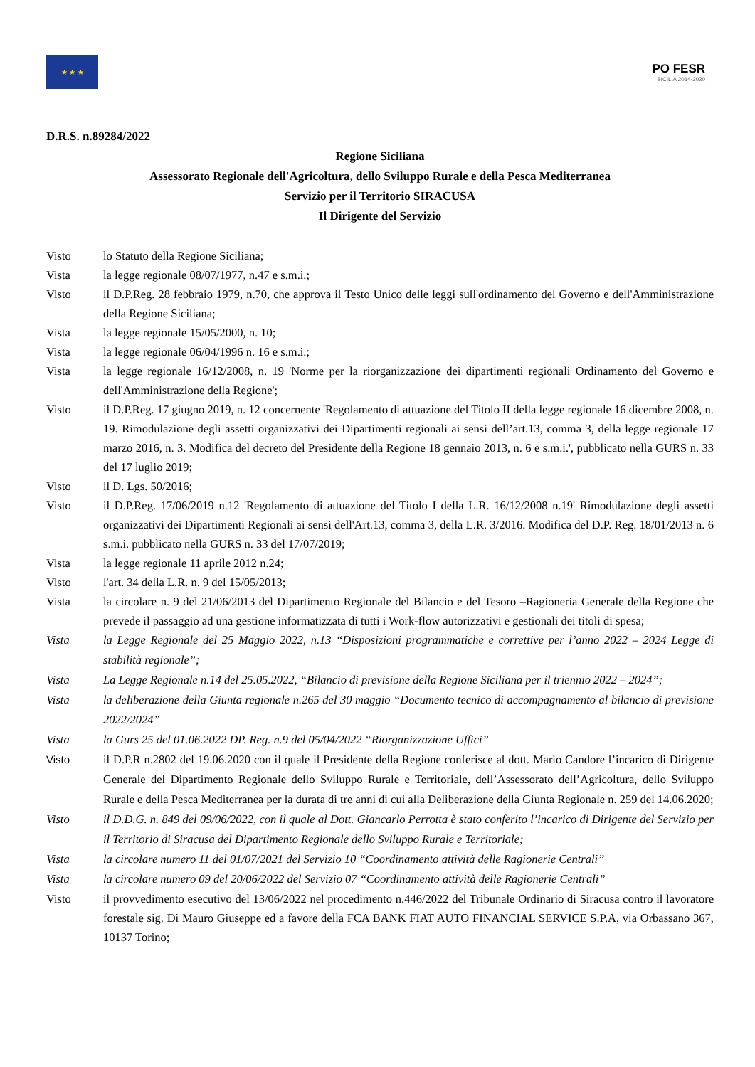★ ★ ★
PO FESR
SICILIA 2014-2020
D.R.S. n.89284/2022
Regione Siciliana
Assessorato Regionale dell'Agricoltura, dello Sviluppo Rurale e della Pesca Mediterranea
Servizio per il Territorio SIRACUSA
Il Dirigente del Servizio
Visto lo Statuto della Regione Siciliana;
Vista la legge regionale 08/07/1977, n.47 e s.m.i.;
Visto il D.P.Reg. 28 febbraio 1979, n.70, che approva il Testo Unico delle leggi sull'ordinamento del Governo e dell'Amministrazione della Regione Siciliana;
Vista la legge regionale 15/05/2000, n. 10;
Vista la legge regionale 06/04/1996 n. 16 e s.m.i.;
Vista la legge regionale 16/12/2008, n. 19 'Norme per la riorganizzazione dei dipartimenti regionali Ordinamento del Governo e dell'Amministrazione della Regione';
Visto il D.P.Reg. 17 giugno 2019, n. 12 concernente 'Regolamento di attuazione del Titolo II della legge regionale 16 dicembre 2008, n. 19. Rimodulazione degli assetti organizzativi dei Dipartimenti regionali ai sensi dell’art.13, comma 3, della legge regionale 17 marzo 2016, n. 3. Modifica del decreto del Presidente della Regione 18 gennaio 2013, n. 6 e s.m.i.', pubblicato nella GURS n. 33 del 17 luglio 2019;
Visto il D. Lgs. 50/2016;
Visto il D.P.Reg. 17/06/2019 n.12 'Regolamento di attuazione del Titolo I della L.R. 16/12/2008 n.19' Rimodulazione degli assetti organizzativi dei Dipartimenti Regionali ai sensi dell'Art.13, comma 3, della L.R. 3/2016. Modifica del D.P. Reg. 18/01/2013 n. 6 s.m.i. pubblicato nella GURS n. 33 del 17/07/2019;
Vista la legge regionale 11 aprile 2012 n.24;
Visto l'art. 34 della L.R. n. 9 del 15/05/2013;
Vista la circolare n. 9 del 21/06/2013 del Dipartimento Regionale del Bilancio e del Tesoro –Ragioneria Generale della Regione che prevede il passaggio ad una gestione informatizzata di tutti i Work-flow autorizzativi e gestionali dei titoli di spesa;
Vista la Legge Regionale del 25 Maggio 2022, n.13 “Disposizioni programmatiche e correttive per l’anno 2022 – 2024 Legge di stabilità regionale”;
Vista La Legge Regionale n.14 del 25.05.2022, “Bilancio di previsione della Regione Siciliana per il triennio 2022 – 2024”;
Vista la deliberazione della Giunta regionale n.265 del 30 maggio “Documento tecnico di accompagnamento al bilancio di previsione 2022/2024”
Vista la Gurs 25 del 01.06.2022 DP. Reg. n.9 del 05/04/2022 “Riorganizzazione Uffici”
Visto il D.P.R n.2802 del 19.06.2020 con il quale il Presidente della Regione conferisce al dott. Mario Candore l’incarico di Dirigente Generale del Dipartimento Regionale dello Sviluppo Rurale e Territoriale, dell’Assessorato dell’Agricoltura, dello Sviluppo Rurale e della Pesca Mediterranea per la durata di tre anni di cui alla Deliberazione della Giunta Regionale n. 259 del 14.06.2020;
Visto il D.D.G. n. 849 del 09/06/2022, con il quale al Dott. Giancarlo Perrotta è stato conferito l’incarico di Dirigente del Servizio per il Territorio di Siracusa del Dipartimento Regionale dello Sviluppo Rurale e Territoriale;
Vista la circolare numero 11 del 01/07/2021 del Servizio 10 “Coordinamento attività delle Ragionerie Centrali”
Vista la circolare numero 09 del 20/06/2022 del Servizio 07 “Coordinamento attività delle Ragionerie Centrali”
Visto il provvedimento esecutivo del 13/06/2022 nel procedimento n.446/2022 del Tribunale Ordinario di Siracusa contro il lavoratore forestale sig. Di Mauro Giuseppe ed a favore della FCA BANK FIAT AUTO FINANCIAL SERVICE S.P.A, via Orbassano 367, 10137 Torino;